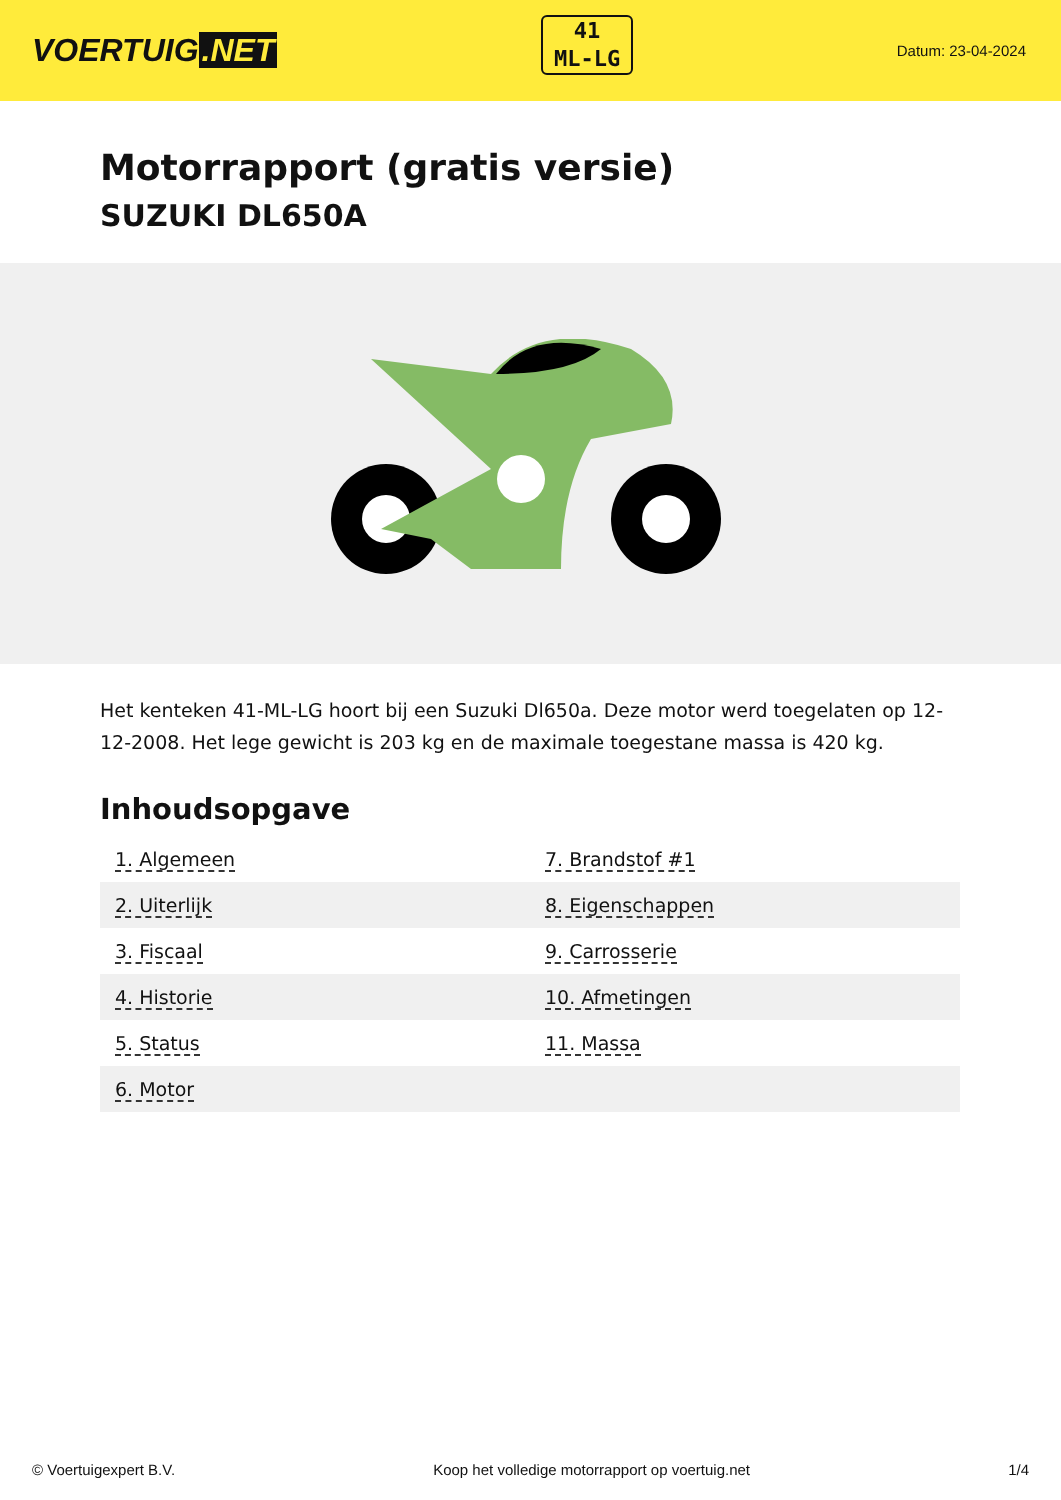VOERTUIG.NET
41
ML-LG
Datum: 23-04-2024
Motorrapport (gratis versie)
SUZUKI DL650A
Het kenteken 41-ML-LG hoort bij een Suzuki Dl650a. Deze motor werd toegelaten op 12-12-2008. Het lege gewicht is 203 kg en de maximale toegestane massa is 420 kg.
Inhoudsopgave
| 1. Algemeen | 7. Brandstof #1 |
| 2. Uiterlijk | 8. Eigenschappen |
| 3. Fiscaal | 9. Carrosserie |
| 4. Historie | 10. Afmetingen |
| 5. Status | 11. Massa |
| 6. Motor | |
© Voertuigexpert B.V. Koop het volledige motorrapport op voertuig.net 1/4